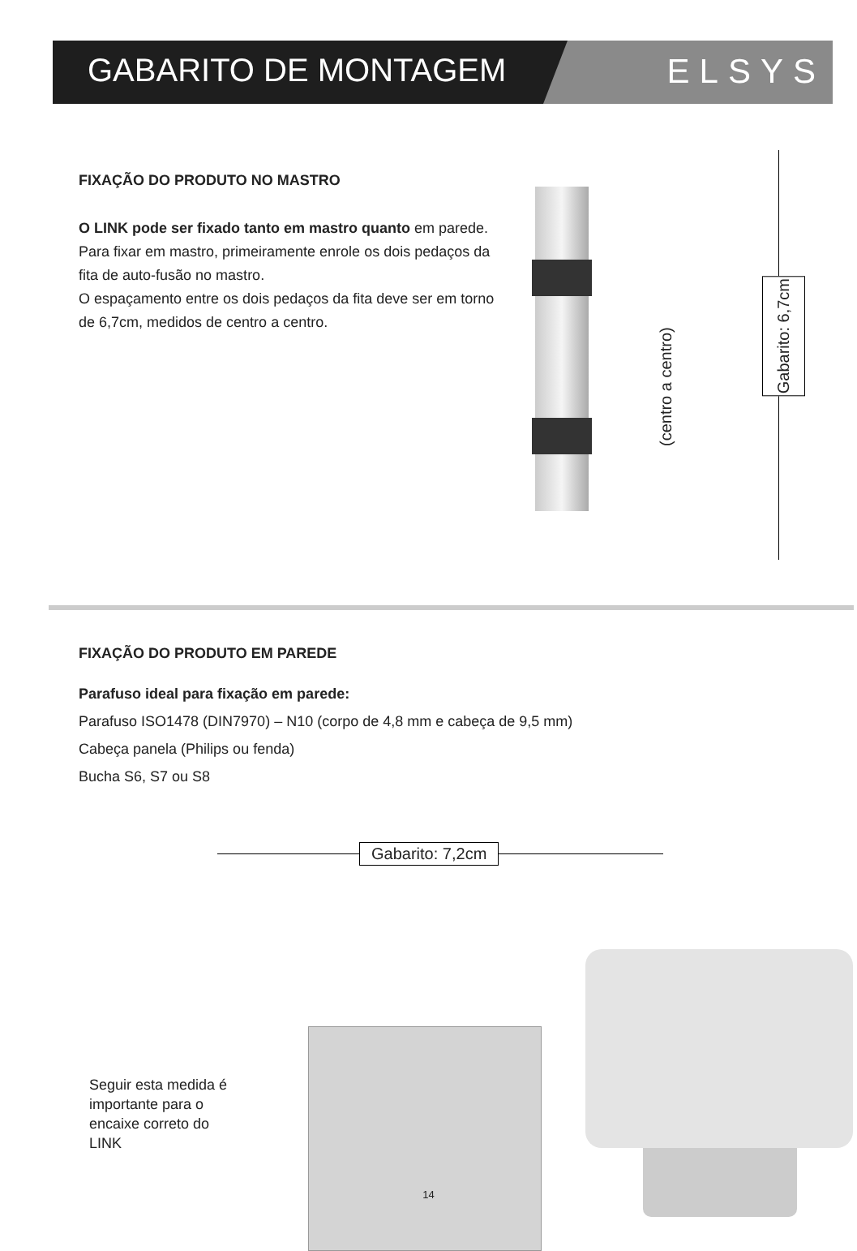GABARITO DE MONTAGEM ELSYS
FIXAÇÃO DO PRODUTO NO MASTRO
O LINK pode ser fixado tanto em mastro quanto em parede.
Para fixar em mastro, primeiramente enrole os dois pedaços da fita de auto-fusão no mastro.
O espaçamento entre os dois pedaços da fita deve ser em torno de 6,7cm, medidos de centro a centro.
(centro a centro)
Gabarito: 6,7cm
FIXAÇÃO DO PRODUTO EM PAREDE
Parafuso ideal para fixação em parede:
Parafuso ISO1478 (DIN7970) – N10 (corpo de 4,8 mm e cabeça de 9,5 mm)
Cabeça panela (Philips ou fenda)
Bucha S6, S7 ou S8
Gabarito: 7,2cm
Seguir esta medida é importante para o encaixe correto do LINK
14